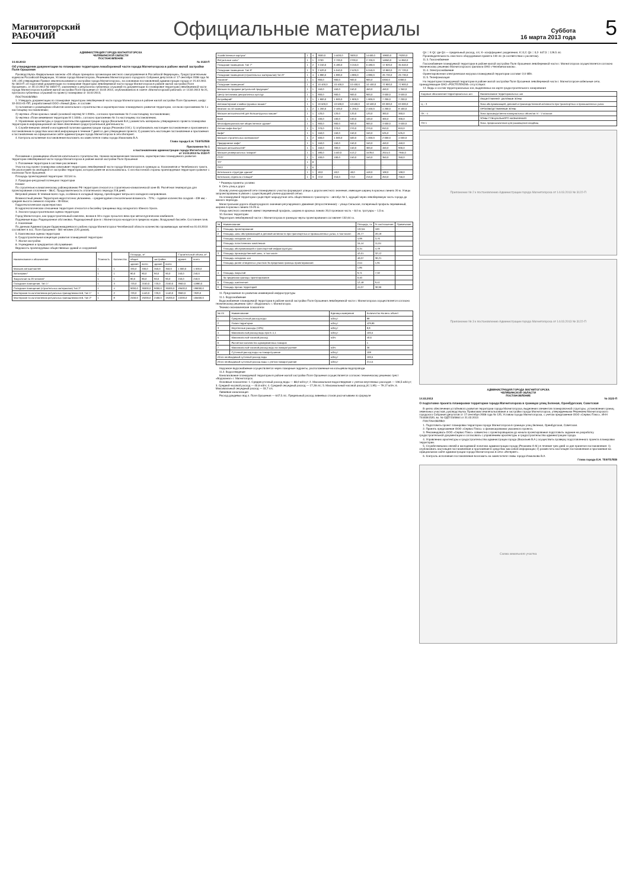Магнитогорский
РАБОЧИЙ
Официальные материалы
Суббота
16 марта 2013 года
5
АДМИНИСТРАЦИЯ ГОРОДА МАГНИТОГОРСКА
ЧЕЛЯБИНСКОЙ ОБЛАСТИ
ПОСТАНОВЛЕНИЕ
14.03.2013 № 3122-П
Об утверждении документации по планировке территории левобережной части города Магнитогорска в районе жилой застройки Поля Орошения
Руководствуясь Федеральным законом «Об общих принципах организации местного самоуправления в Российской Федерации», Градостроительным кодексом Российской Федерации, Уставом города Магнитогорска, Решением Магнитогорского городского Собрания депутатов от 17 сентября 2008 года № 125 «Об утверждении Правил землепользования и застройки города Магнитогорска», на основании постановлений администрации города от 21.02.2011 № 1813-П «О подготовке документации по планировке территории левобережной части города Магнитогорска в районе жилой застройки Поля Орошения», от 20.12.2012 № 16507-П, заключения о результатах публичных слушаний по документации по планировке территории левобережной части города Магнитогорска в районе жилой застройки Поля Орошения от 10.02.2013, опубликованного в газете «Магнитогорский рабочий» от 13.02.2013 № 21, протокола публичных слушаний по проекту планировки от 10.02.2013,
ПОСТАНОВЛЯЮ:
1. Утвердить документацию по планировке территории левобережной части города Магнитогорска в районе жилой застройки Поля Орошения, шифр: 32-2011-01-ПП, разработанный ООО «Умный Дом», в составе:
1) положения о размещении объектов капитального строительства и характеристиках планируемого развития территории, согласно приложению № 1 к настоящему постановлению;
2) чертежа «План красных линий (основной чертеж) М 1:2000», согласно приложению № 2 к настоящему постановлению;
3) чертежа «План межевания территории М 1:1000», согласно приложению № 3 к настоящему постановлению.
2. Управлению архитектуры и градостроительства администрации города (Васильев В.А.) разместить материалы утвержденного проекта планировки территории в информационной системе обеспечения градостроительной деятельности.
3. Службе внешних связей и молодежной политики администрации города (Рязанова О.М.): 1) опубликовать настоящее постановление и приложения к постановлению в средствах массовой информации в течение 7 дней со дня утверждения проекта; 2) разместить настоящее постановление и приложения к постановлению на официальном сайте администрации города Магнитогорска в сети Интернет.
4. Контроль исполнения постановления возложить на заместителя главы города Измалкова В.А.
Глава города Е.Н. ТЕФТЕЛЕВ
Приложение № 1
к постановлению администрации города Магнитогорска
от 14.03.2013 № 3122-П
Положение о размещении объектов капитального строительства, технико-экономические показатели, характеристики планируемого развития территории левобережной части города Магнитогорска в районе жилой застройки Поля Орошения
1. Положение территории в системе расселения
Участок под проект планировки охватывает территорию левобережной части города Магнитогорска в границах ш. Космонавтов и Челябинского тракта. Он расположен на свободной от застройки территории, которая ранее не использовалась. С юго-восточной стороны проектируемая территория граничит с поселком Поля Орошения.
Площадь проектируемой территории: 312,64 га.
2. Природно-ресурсный потенциал территории
Климат
По строительно-климатическому районированию РФ территория относится к строительно-климатической зоне IВ. Расчётная температура для проектирования отопления - 38оС. Продолжительность отопительного периода 218 дней.
Ветровой режим: В течение всего года, особенно в холодный период, преобладают ветры юго-западного направления.
Влажностный режим: Территория недостаточно увлажнена. - среднегодовая относительная влажность - 72%; - годовое количество осадков - 439 мм; - средняя высота снежного покрова - 30-50см;
Гидрогеологическая характеристика
В гидрогеологическом отношении территория относится к бассейну трещинных вод складчатого Южного Урала.
3. Эколого-градостроительная оценка территории
Город Магнитогорск, как градостроительный комплекс, возник в 30-х годах прошлого века при металлургическом комбинате.
Подземные воды. Радиационная обстановка. Радиационный фон в г. Магнитогорск находится в пределах нормы. Воздушный бассейн. Состояние почв.
4. Население
По данным Администрации Орджоникидзевского района города Магнитогорска Челябинской области количество проживающих жителей на 01.03.2010 составляет в пос. Поля Орошения - 584 человек (120 домов).
5. Комплексная оценка территории
6. Градостроительная концепция развития планируемой территории
7. Жилая застройка
8. Учреждения и предприятия обслуживания
Ведомость проектируемых общественных зданий и сооружений
| Наименование и обозначение | Этажность | Количество | Площадь, м² | | | | Строительный объем, м³ | |
| --- | --- | --- | --- | --- | --- | --- | --- | --- |
| | | | общая | | застройки | | здания | всего |
| | | | здания | всего | здания | всего | | |
| Магазин автозапчастей | 1 | 1 | 330,0 | 330,0 | 350,0 | 350,0 | 1 000,0 | 1 000,0 |
| Автосервис* | 1 | 1 | 80,0 | 80,0 | 90,0 | 90,0 | 240,0 | 240,0 |
| Закусочная на 20 человек* | 1 | 1 | 80,0 | 80,0 | 90,0 | 90,0 | 240,0 | 240,0 |
| Складские помещения. Тип 1* | 1 | 3 | 720,0 | 2160,0 | 720,0 | 2160,0 | 3960,0 | 11880,0 |
| Складские помещения (строительных материалов) Тип 2* | 1 | 4 | 9000,0 | 36000,0 | 9000,0 | 36000,0 | 49500,0 | 198000,0 |
| Мастерские по изготовлению ритуальных принадлежностей, Тип 1* | 1 | 2 | 720,0 | 1440,0 | 720,0 | 1440,0 | 3960,0 | 7920,0 |
| Мастерские по изготовлению ритуальных принадлежностей, Тип 2* | 1 | 8 | 2400,0 | 19200,0 | 2400,0 | 19200,0 | 13200,0 | 105600,0 |
| Хозяйственные корпуса* | 1 | 4 | 3600,0 | 14400,0 | 3600,0 | 14400,0 | 19800,0 | 79200,0 |
| Ритуальные залы* | 1 | 1 | 2700 | 2 700,0 | 2700,0 | 2 700,0 | 14850,0 | 14 850,0 |
| Складские помещения. Тип 7* | 1 | 2 | 3 240,0 | 6 480,0 | 3 240,0 | 6 480,0 | 17 820,0 | 35 640,0 |
| Складские помещения. Тип 8* | 1 | 3 | 2 520,0 | 5 040,0 | 2 520,0 | 5 040,0 | 13 860,0 | 27 720,0 |
| Складские помещения (строительных материалов) Тип 9* | 1 | 4 | 4 880,0 | 4 880,0 | 4 880,0 | 4 880,0 | 26 730,0 | 26 730,0 |
| Часовня* | 1 | 1 | 900,0 | 900,0 | 900,0 | 900,0 | 6300,0 | 6300,0 |
| Складские помещения* | 1 | 4 | 10 400,0 | 10 400,0 | 10 400,0 | 10 400,0 | 72 800,0 | 72 800,0 |
| Магазин по продаже ритуальной продукции* | 1 | 1 | 150,0 | 450,0 | 150,0 | 450,0 | 450,0 | 1 350,0 |
| Центр питомника декоративных культур | 1 | 1 | 900,0 | 900,0 | 900,0 | 900,0 | 3 600,0 | 3 600,0 |
| Колумбарий* | 1 | 1 | 1 800,0 | 1 800,0 | 1 800,0 | 1 800,0 | 7 200,0 | 7 200,0 |
| Автомастерская и мойка грузовых машин* | 1 | 1 | 10 500,0 | 10 500,0 | 10 500,0 | 10 500,0 | 63 000,0 | 63 000,0 |
| Кемпинг на 10 номеров* | 1 | 2 | 1 200,0 | 2 400,0 | 1 200,0 | 2 400,0 | 4 200,0 | 8 400,0 |
| Магазин автозапчастей для большегрузных машин* | 1 | 1 | 120,0 | 120,0 | 120,0 | 120,0 | 360,0 | 360,0 |
| Баня | 1 | 1 | 100,0 | 100,0 | 100,0 | 100,0 | 300,0 | 300,0 |
| Многофункциональное общественное здание* | 1 | 1 | 900,0 | 900,0 | 900,0 | 900,0 | 3 600,0 | 3 600,0 |
| Летнее кафе-бистро* | 1 | 1 | 270,0 | 270,0 | 270,0 | 270,0 | 810,0 | 810,0 |
| Кафе* | 1 | 1 | 150,0 | 150,0 | 150,0 | 150,0 | 525,0 | 525,0 |
| Магазин строительных материалов* | 1 | 2 | 500,0 | 1 000,0 | 500,0 | 1 000,0 | 2 000,0 | 4 000,0 |
| Придорожное кафе* | 1 | 1 | 150,0 | 150,0 | 150,0 | 150,0 | 450,0 | 450,0 |
| Магазин автозапчастей* | 1 | 1 | 150,0 | 300,0 | 150,0 | 300,0 | 450,0 | 900,0 |
| Магазин универсальных товаров* | 1 | 1 | 480,0 | 1440,0 | 513,2 | 1539,6 | 2615,0 | 7845,0 |
| СТО* | 1 | 1 | 100,0 | 100,0 | 150,0 | 150,0 | 350,0 | 350,0 |
| ТП* | 1 | 8 | - | - | - | - | - | - |
| ГРП* | 1 | 6 | - | - | - | - | - | - |
| Котельная в структуре здания* | 1 | 1 | 48,0 | 48,0 | 48,0 | 448,0 | 168,0 | 168,0 |
| Котельная, отдельно стоящая* | 1 | 3 | 72,0 | 216,0 | 72,0 | 216,0 | 253,0 | 756,0 |
* Размеры приняты условно
9. Сеть улиц и дорог
Основу улично-дорожной сети планируемого участка формируют улицы и дороги местного значения, имеющие ширину в красных линиях 20 м. Улицы запроектированы в увязке с существующей улично-дорожной сетью.
На планируемой территории существует маршрутная сеть общественного транспорта – автобус № 1, идущий через левобережную часть города до южного перехода.
Магистральная дорога общегородского значения регулируемого движения (второстепенная): - улица Сельская, поперечный профиль переменный, ширина в красных линиях 15-25 м.
Улицы местного значения: имеют переменный профиль, ширина в красных линиях 20,0 проезжая часть – 8,0 м, тротуары – 1,5 м.
10. Баланс территории
Территория левобережной части г. Магнитогорска в границах черты проектирования составляет 132,64 га.
| № | Наименование | Площадь, га | % соотношение | Примечание |
| --- | --- | --- | --- | --- |
| 1 | Площадь проектирования | 132,64 | 100 | - |
| 2 | Площадь зоны обслуживающей и деловой активности при транспортных и промышленных узлах, в том числе: | 26,77 | 20,18 | |
| | Площадь складских зон | 4,99 | 3,76 | |
| | Площадь логистических комплексов | 15,44 | 11,64 | |
| | Площадь обслуживающей и транспортной инфраструктуры | 6,34 | 4,78 | |
| 3 | Площадь производственной зоны, в том числе: | 42,61 | 32,12 | |
| | Площадь складских зон | 40,07 | 30,21 | |
| | Площадь ранее отведенных участков За пределами границы проектирования | 2,54 | 1,91 | |
| | | 1,85 | | |
| 4 | Площадь покрытий | 9,71 | 7,32 | |
| | За пределами границы проектирования | 0,40 | | |
| 5 | Площадь озеленения | 12,48 | 9,41 | |
| 6 | Площадь прочих территорий | 41,07 | 30,96 | |
11. Предложения по развитию инженерной инфраструктуры
11.1. Водоснабжение
Водоснабжение планируемой территории в районе жилой застройки Поля Орошения левобережной части г. Магнитогорска осуществляется согласно техническому решению трест «Водоканал» г. Магнитогорск.
Технико-экономические показатели
| № п/п | Наименование | Единица измерения | Количество На весь объект |
| --- | --- | --- | --- |
| 1 | Среднесуточный расход воды: | м3/сут | 88 |
| 2 | Полив территории | м3/сут | 429,86 |
| 3 | Неучтенные расходы (10%) | м3/сут | 8,8 |
| 4 | Максимальный расход воды при К=1,1 | м3/сут | 106,5 |
| 5 | Максимальный часовой расход | м3/ч | 40,6 |
| 6 | Расчетное количество одновременных пожаров | | 1 |
| 7 | Максимальный часовой расход воды на пожаротушение | м3/ч | 36 |
| 8 | Суточный расход воды на пожаротушение | м3/сут | 108 |
| Итого необходимый суточный расход воды | | м3/сут | 106,5 |
| Итого необходимый суточный расход воды с учетом пожаротушения | | м3/сут | 214,5 |
Наружное водоснабжение осуществляется через пожарные гидранты, расположенные на кольцевом водопроводе.
11.2. Водоотведение
Канализование планируемой территории в районе жилой застройки Поля Орошения осуществляется согласно техническому решению трест «Водоканал» г. Магнитогорск.
Основные показатели: 1. Среднесуточный расход воды — 88,0 м3/сут; 2. Максимальное водоотведение с учетом неучтенных расходов — 106,5 м3/сут; 3. Средний часовой расход — 40,6 м3/ч; 4. Средний секундный расход — 17,28 л/с; 5. Максимальный часовой расход (К=1,95) — 79,17 м3/ч; 6. Максимальный секундный расход — 33,7 л/с.
Ливневая канализация
Расход дождевых вод п. Поля Орошения — 647,5 л/с. Предельный расход ливневых стоков рассчитываем по формуле
Qп = K·Qr; где Qп — предельный расход, л/с; K- коэффициент разделения, K=0,2; Qп = 0,2· 647,5 = 129,5 л/с
Производительность очистного оборудования принята 130 л/с (в соответствии с расчетом).
11.3. Газоснабжение
Газоснабжение планируемой территории в районе жилой застройки Поля Орошения левобережной части г. Магнитогорска осуществляется согласно техническому решению Магнитогорского филиала ОАО «Челябинскгазком».
11.4. Электроснабжение
Ориентировочная электрическая нагрузка планируемой территории составит 2,0 МВт.
11.5. Телефонизация
На территории планируемой территории в районе жилой застройки Поля Орошения левобережной части г. Магнитогорске кабельные сети, принадлежащие ОАО «РОСТЕЛЕКОМ» отсутствуют.
12. Виды и состав территориальных зон, выделенных на карте градостроительного зонирования
| Кодовые обозначения территориальных зон | Наименование территориальных зон |
| --- | --- |
| | ОБЩЕСТВЕННО- ДЕЛОВЫЕ ЗОНЫ |
| Ц – 3 | Зона обслуживающей, деловой и производственной активности при транспортных и промышленных узлах |
| | ПРОИЗВОДСТВЕННЫЕ ЗОНЫ |
| ПК - 4 | Зона производственно-коммунальных объектов IV - V классов |
| | ЗОНЫ СПЕЦИАЛЬНОГО НАЗНАЧЕНИЯ |
| СН-1 | Зона, предназначенная для размещения кладбищ |
Приложение № 2 к постановлению Администрации города Магнитогорска от 14.03.2013 № 3122-П
Приложение № 3 к постановлению Администрации города Магнитогорска от 14.03.2013 № 3122-П
АДМИНИСТРАЦИЯ ГОРОДА МАГНИТОГОРСКА
ЧЕЛЯБИНСКОЙ ОБЛАСТИ
ПОСТАНОВЛЕНИЕ
14.03.2013 № 3123-П
О подготовке проекта планировки территории города Магнитогорска в границах улиц Зеленая, Оренбургская, Советская
В целях обеспечения устойчивого развития территории города Магнитогорска, выделения элементов планировочной структуры, установления границ земельных участков, руководствуясь Правилами землепользования и застройки города Магнитогорска, утвержденными Решением Магнитогорского городского Собрания депутатов от 17 сентября 2008 года № 125, Уставом города Магнитогорска, с учетом предложения ООО «Сервис Плюс», ИНН 7444061520, вх. № ОДП 53/0664 от 21.02.2013
ПОСТАНОВЛЯЮ:
1. Подготовить проект планировки территории города Магнитогорска в границах улиц Зеленая, Оренбургская, Советская.
2. Принять предложение ООО «Сервис Плюс» о финансировании указанного проекта.
3. Рекомендовать ООО «Сервис Плюс» совместно с проектировщиком до начала проектирования подготовить задание на разработку градостроительной документации и согласовать с управлением архитектуры и градостроительства администрации города.
4. Управлению архитектуры и градостроительства администрации города (Васильев В.А.) осуществить проверку подготовленного проекта планировки территории.
5. Службе внешних связей и молодежной политики администрации города (Рязанова О.М.) в течение трех дней со дня принятия постановления: 1) опубликовать настоящее постановление и приложение в средствах массовой информации; 2) разместить настоящее постановление и приложение на официальном сайте администрации города Магнитогорска в сети «Интернет».
6. Контроль исполнения постановления возложить на заместителя главы города Измалкова В.А.
Глава города Е.Н. ТЕФТЕЛЕВ
Схема земельного участка